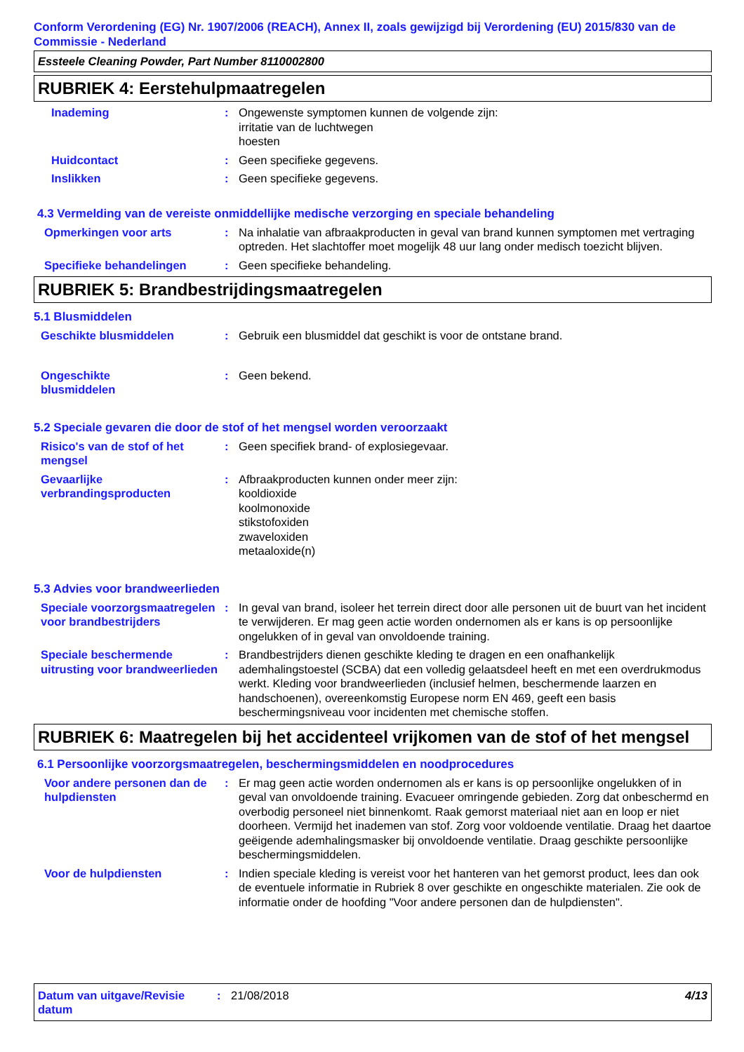Conform Verordening (EG) Nr. 1907/2006 (REACH), Annex II, zoals gewijzigd bij Verordening (EU) 2015/830 van de Commissie - Nederland
Essteele Cleaning Powder, Part Number 8110002800
RUBRIEK 4: Eerstehulpmaatregelen
Inademing : Ongewenste symptomen kunnen de volgende zijn:
irritatie van de luchtwegen
hoesten
Huidcontact : Geen specifieke gegevens.
Inslikken : Geen specifieke gegevens.
4.3 Vermelding van de vereiste onmiddellijke medische verzorging en speciale behandeling
Opmerkingen voor arts : Na inhalatie van afbraakproducten in geval van brand kunnen symptomen met vertraging optreden. Het slachtoffer moet mogelijk 48 uur lang onder medisch toezicht blijven.
Specifieke behandelingen : Geen specifieke behandeling.
RUBRIEK 5: Brandbestrijdingsmaatregelen
5.1 Blusmiddelen
Geschikte blusmiddelen : Gebruik een blusmiddel dat geschikt is voor de ontstane brand.
Ongeschikte
blusmiddelen
: Geen bekend.
5.2 Speciale gevaren die door de stof of het mengsel worden veroorzaakt
Risico's van de stof of het mengsel
: Geen specifiek brand- of explosiegevaar.
Gevaarlijke verbrandingsproducten
: Afbraakproducten kunnen onder meer zijn:
kooldioxide
koolmonoxide
stikstofoxiden
zwaveloxiden
metaaloxide(n)
5.3 Advies voor brandweerlieden
Speciale voorzorgsmaatregelen voor brandbestrijders
: In geval van brand, isoleer het terrein direct door alle personen uit de buurt van het incident te verwijderen. Er mag geen actie worden ondernomen als er kans is op persoonlijke ongelukken of in geval van onvoldoende training.
Speciale beschermende uitrusting voor brandweerlieden
: Brandbestrijders dienen geschikte kleding te dragen en een onafhankelijk ademhalingstoestel (SCBA) dat een volledig gelaatsdeel heeft en met een overdrukmodus werkt. Kleding voor brandweerlieden (inclusief helmen, beschermende laarzen en handschoenen), overeenkomstig Europese norm EN 469, geeft een basis beschermingsniveau voor incidenten met chemische stoffen.
RUBRIEK 6: Maatregelen bij het accidenteel vrijkomen van de stof of het mengsel
6.1 Persoonlijke voorzorgsmaatregelen, beschermingsmiddelen en noodprocedures
Voor andere personen dan de hulpdiensten
: Er mag geen actie worden ondernomen als er kans is op persoonlijke ongelukken of in geval van onvoldoende training. Evacueer omringende gebieden. Zorg dat onbeschermd en overbodig personeel niet binnenkomt. Raak gemorst materiaal niet aan en loop er niet doorheen. Vermijd het inademen van stof. Zorg voor voldoende ventilatie. Draag het daartoe geëigende ademhalingsmasker bij onvoldoende ventilatie. Draag geschikte persoonlijke beschermingsmiddelen.
Voor de hulpdiensten : Indien speciale kleding is vereist voor het hanteren van het gemorst product, lees dan ook de eventuele informatie in Rubriek 8 over geschikte en ongeschikte materialen. Zie ook de informatie onder de hoofding "Voor andere personen dan de hulpdiensten".
Datum van uitgave/Revisie datum
: 21/08/2018 4/13